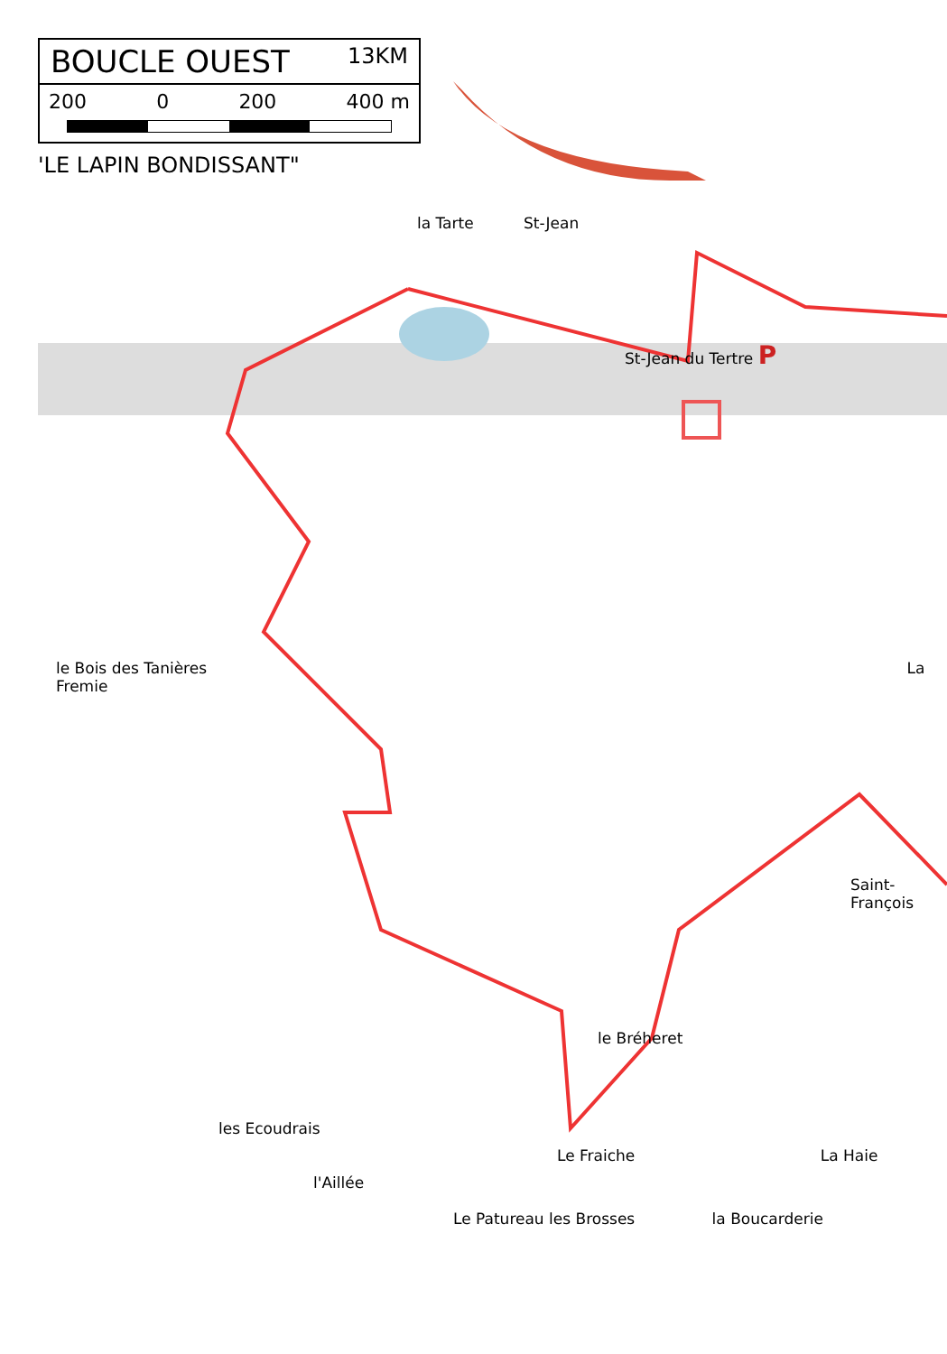BOUCLE OUEST 13KM
200 0 200 400 m
'LE LAPIN BONDISSANT"
la Tarte St-Jean
St-Jean du Tertre P
le Bois des Tanières La Fremie
Saint-François
le Bréheret
les Ecoudrais
Le Fraiche La Haie
l'Aillée
Le Patureau les Brosses la Boucarderie